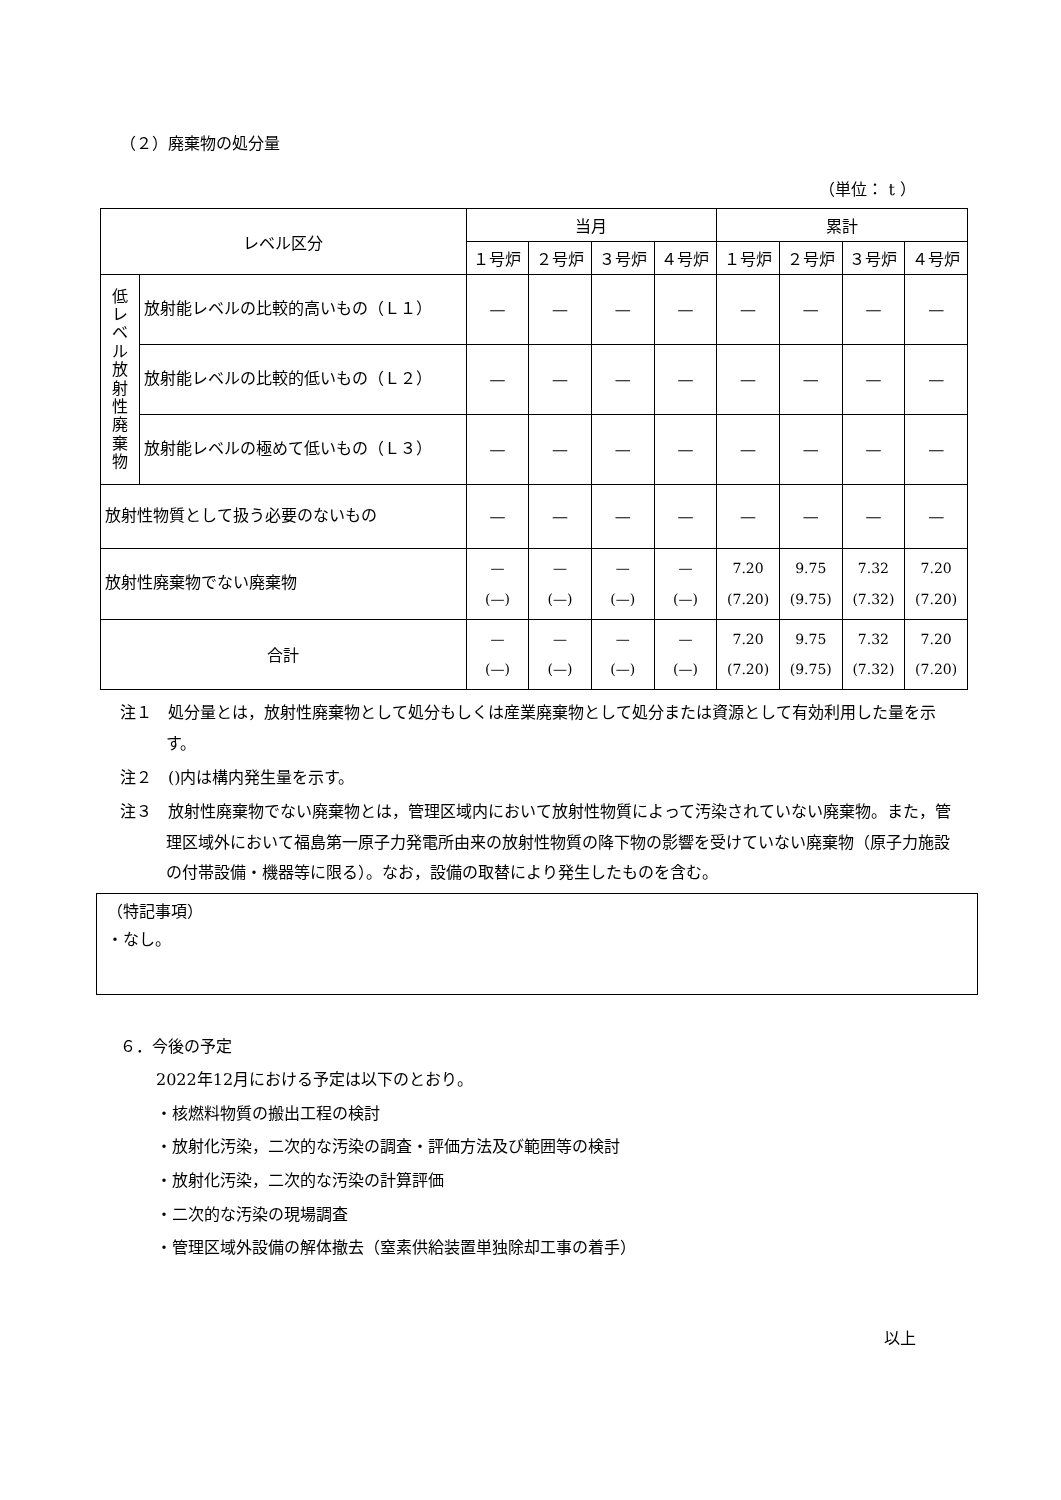（２）廃棄物の処分量
（単位： t ）
| レベル区分 | | 当月 | | | | 累計 | | | |
| --- | --- | --- | --- | --- | --- | --- | --- | --- | --- |
| | | １号炉 | ２号炉 | ３号炉 | ４号炉 | １号炉 | ２号炉 | ３号炉 | ４号炉 |
| 低レベル放射性廃棄物 | 放射能レベルの比較的高いもの（Ｌ１） | — | — | — | — | — | — | — | — |
| | 放射能レベルの比較的低いもの（Ｌ２） | — | — | — | — | — | — | — | — |
| | 放射能レベルの極めて低いもの（Ｌ３） | — | — | — | — | — | — | — | — |
| 放射性物質として扱う必要のないもの | | — | — | — | — | — | — | — | — |
| 放射性廃棄物でない廃棄物 | | — (—) | — (—) | — (—) | — (—) | 7.20 (7.20) | 9.75 (9.75) | 7.32 (7.32) | 7.20 (7.20) |
| 合計 | | — (—) | — (—) | — (—) | — (—) | 7.20 (7.20) | 9.75 (9.75) | 7.32 (7.32) | 7.20 (7.20) |
注１　処分量とは，放射性廃棄物として処分もしくは産業廃棄物として処分または資源として有効利用した量を示す。
注２　()内は構内発生量を示す。
注３　放射性廃棄物でない廃棄物とは，管理区域内において放射性物質によって汚染されていない廃棄物。また，管理区域外において福島第一原子力発電所由来の放射性物質の降下物の影響を受けていない廃棄物（原子力施設の付帯設備・機器等に限る）。なお，設備の取替により発生したものを含む。
（特記事項）
・なし。
６．今後の予定
2022年12月における予定は以下のとおり。
・核燃料物質の搬出工程の検討
・放射化汚染，二次的な汚染の調査・評価方法及び範囲等の検討
・放射化汚染，二次的な汚染の計算評価
・二次的な汚染の現場調査
・管理区域外設備の解体撤去（窒素供給装置単独除却工事の着手）
以上